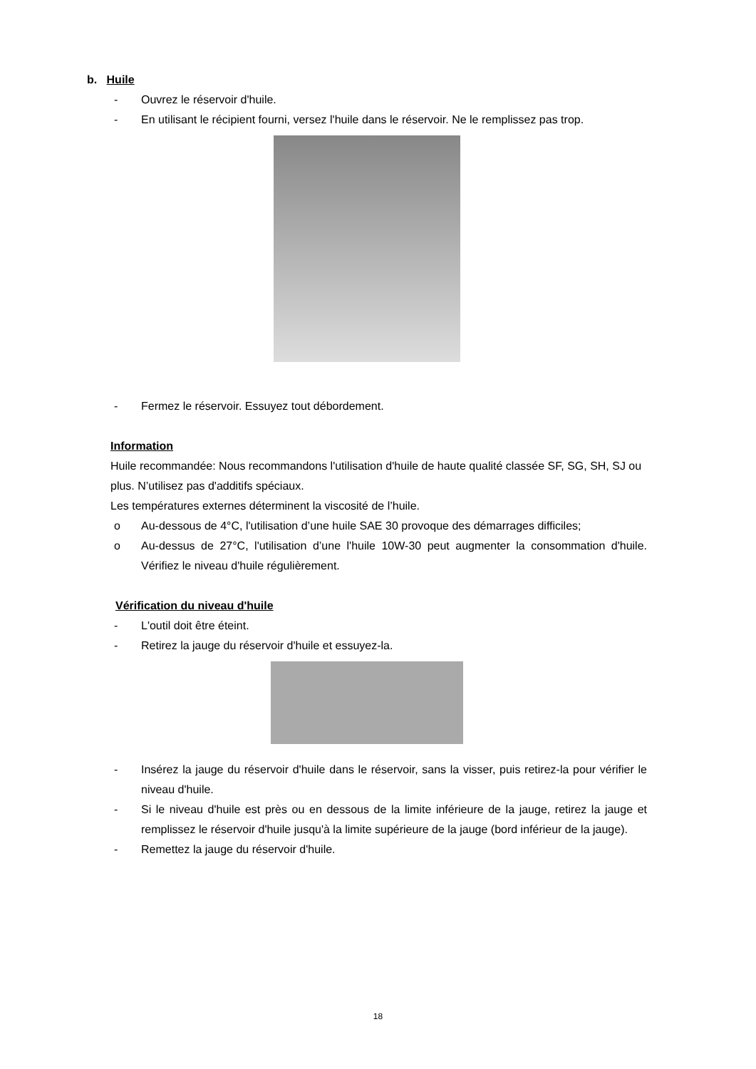b. Huile
- Ouvrez le réservoir d'huile.
- En utilisant le récipient fourni, versez l'huile dans le réservoir. Ne le remplissez pas trop.
- Fermez le réservoir. Essuyez tout débordement.
Information
Huile recommandée: Nous recommandons l'utilisation d'huile de haute qualité classée SF, SG, SH, SJ ou plus. N’utilisez pas d'additifs spéciaux.
Les températures externes déterminent la viscosité de l’huile.
o Au-dessous de 4°C, l'utilisation d’une huile SAE 30 provoque des démarrages difficiles;
o Au-dessus de 27°C, l'utilisation d’une l'huile 10W-30 peut augmenter la consommation d'huile. Vérifiez le niveau d'huile régulièrement.
Vérification du niveau d'huile
- L'outil doit être éteint.
- Retirez la jauge du réservoir d'huile et essuyez-la.
- Insérez la jauge du réservoir d'huile dans le réservoir, sans la visser, puis retirez-la pour vérifier le niveau d'huile.
- Si le niveau d'huile est près ou en dessous de la limite inférieure de la jauge, retirez la jauge et remplissez le réservoir d'huile jusqu'à la limite supérieure de la jauge (bord inférieur de la jauge).
- Remettez la jauge du réservoir d'huile.
18